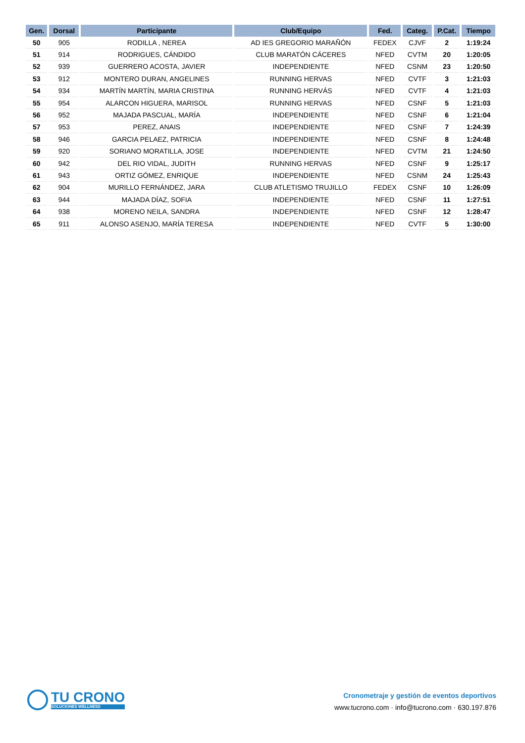| Gen. | Dorsal | Participante | Club/Equipo | Fed. | Categ. | P.Cat. | Tiempo |
| --- | --- | --- | --- | --- | --- | --- | --- |
| 50 | 905 | RODILLA , NEREA | AD IES GREGORIO MARAÑÓN | FEDEX | CJVF | 2 | 1:19:24 |
| 51 | 914 | RODRIGUES, CÁNDIDO | CLUB MARATÓN CÁCERES | NFED | CVTM | 20 | 1:20:05 |
| 52 | 939 | GUERRERO ACOSTA, JAVIER | INDEPENDIENTE | NFED | CSNM | 23 | 1:20:50 |
| 53 | 912 | MONTERO DURAN, ANGELINES | RUNNING HERVAS | NFED | CVTF | 3 | 1:21:03 |
| 54 | 934 | MARTÍN MARTÍN, MARIA CRISTINA | RUNNING HERVÁS | NFED | CVTF | 4 | 1:21:03 |
| 55 | 954 | ALARCON HIGUERA, MARISOL | RUNNING HERVAS | NFED | CSNF | 5 | 1:21:03 |
| 56 | 952 | MAJADA PASCUAL, MARÍA | INDEPENDIENTE | NFED | CSNF | 6 | 1:21:04 |
| 57 | 953 | PEREZ, ANAIS | INDEPENDIENTE | NFED | CSNF | 7 | 1:24:39 |
| 58 | 946 | GARCIA PELAEZ, PATRICIA | INDEPENDIENTE | NFED | CSNF | 8 | 1:24:48 |
| 59 | 920 | SORIANO MORATILLA, JOSE | INDEPENDIENTE | NFED | CVTM | 21 | 1:24:50 |
| 60 | 942 | DEL RIO VIDAL, JUDITH | RUNNING HERVAS | NFED | CSNF | 9 | 1:25:17 |
| 61 | 943 | ORTIZ GÓMEZ, ENRIQUE | INDEPENDIENTE | NFED | CSNM | 24 | 1:25:43 |
| 62 | 904 | MURILLO FERNÁNDEZ, JARA | CLUB ATLETISMO TRUJILLO | FEDEX | CSNF | 10 | 1:26:09 |
| 63 | 944 | MAJADA DÍAZ, SOFIA | INDEPENDIENTE | NFED | CSNF | 11 | 1:27:51 |
| 64 | 938 | MORENO NEILA, SANDRA | INDEPENDIENTE | NFED | CSNF | 12 | 1:28:47 |
| 65 | 911 | ALONSO ASENJO, MARÍA TERESA | INDEPENDIENTE | NFED | CVTF | 5 | 1:30:00 |
TU CRONO
SOLUCIONES WELLNESS
Cronometraje y gestión de eventos deportivos
www.tucrono.com · info@tucrono.com · 630.197.876